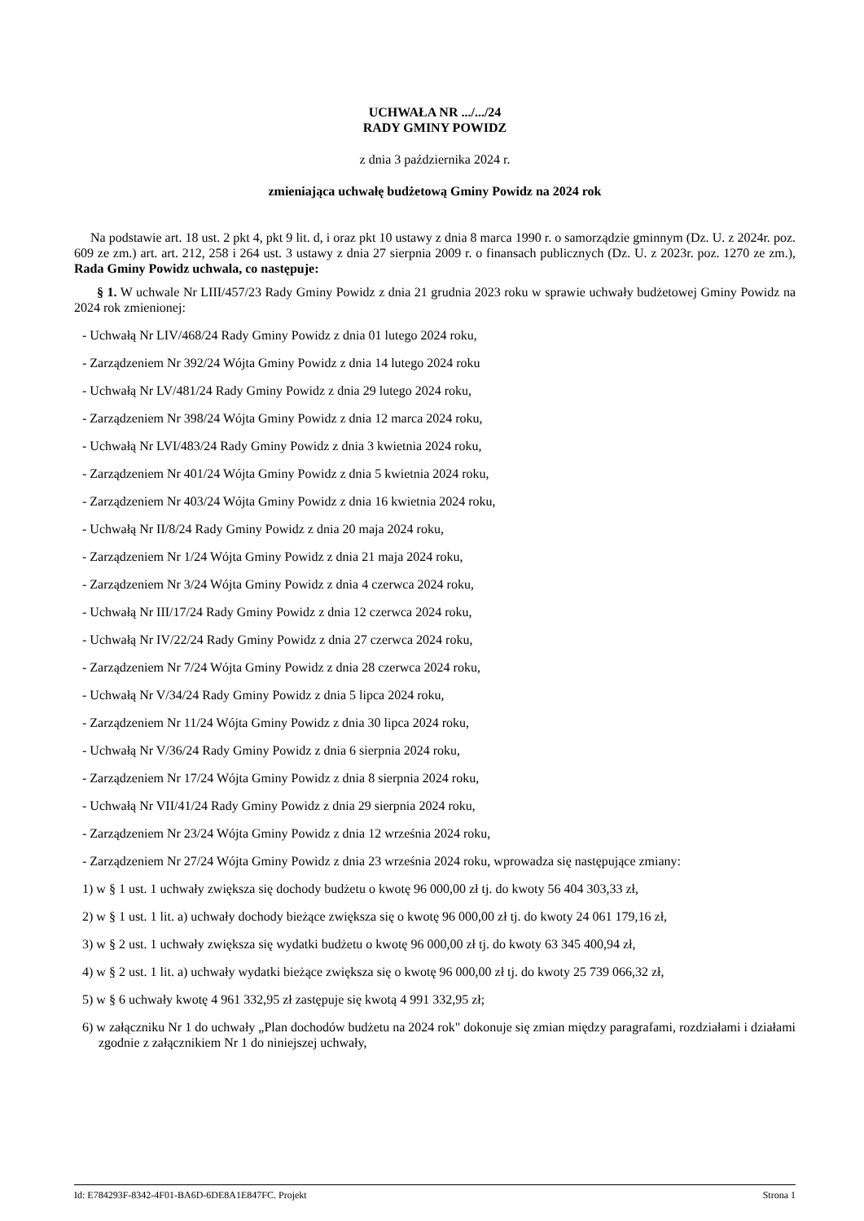UCHWAŁA NR .../.../24
RADY GMINY POWIDZ
z dnia 3 października 2024 r.
zmieniająca uchwałę budżetową Gminy Powidz na 2024 rok
Na podstawie art. 18 ust. 2 pkt 4, pkt 9 lit. d, i oraz pkt 10 ustawy z dnia 8 marca 1990 r. o samorządzie gminnym (Dz. U. z 2024r. poz. 609 ze zm.) art. art. 212, 258 i 264 ust. 3 ustawy z dnia 27 sierpnia 2009 r. o finansach publicznych (Dz. U. z 2023r. poz. 1270 ze zm.), Rada Gminy Powidz uchwala, co następuje:
§ 1. W uchwale Nr LIII/457/23 Rady Gminy Powidz z dnia 21 grudnia 2023 roku w sprawie uchwały budżetowej Gminy Powidz na 2024 rok zmienionej:
- Uchwałą Nr LIV/468/24 Rady Gminy Powidz z dnia 01 lutego 2024 roku,
- Zarządzeniem Nr 392/24 Wójta Gminy Powidz z dnia 14 lutego 2024 roku
- Uchwałą Nr LV/481/24 Rady Gminy Powidz z dnia 29 lutego 2024 roku,
- Zarządzeniem Nr 398/24 Wójta Gminy Powidz z dnia 12 marca 2024 roku,
- Uchwałą Nr LVI/483/24 Rady Gminy Powidz z dnia 3 kwietnia 2024 roku,
- Zarządzeniem Nr 401/24 Wójta Gminy Powidz z dnia 5 kwietnia 2024 roku,
- Zarządzeniem Nr 403/24 Wójta Gminy Powidz z dnia 16 kwietnia 2024 roku,
- Uchwałą Nr II/8/24 Rady Gminy Powidz z dnia 20 maja 2024 roku,
- Zarządzeniem Nr 1/24 Wójta Gminy Powidz z dnia 21 maja 2024 roku,
- Zarządzeniem Nr 3/24 Wójta Gminy Powidz z dnia 4 czerwca 2024 roku,
- Uchwałą Nr III/17/24 Rady Gminy Powidz z dnia 12 czerwca 2024 roku,
- Uchwałą Nr IV/22/24 Rady Gminy Powidz z dnia 27 czerwca 2024 roku,
- Zarządzeniem Nr 7/24 Wójta Gminy Powidz z dnia 28 czerwca 2024 roku,
- Uchwałą Nr V/34/24 Rady Gminy Powidz z dnia 5 lipca 2024 roku,
- Zarządzeniem Nr 11/24 Wójta Gminy Powidz z dnia 30 lipca 2024 roku,
- Uchwałą Nr V/36/24 Rady Gminy Powidz z dnia 6 sierpnia 2024 roku,
- Zarządzeniem Nr 17/24 Wójta Gminy Powidz z dnia 8 sierpnia 2024 roku,
- Uchwałą Nr VII/41/24 Rady Gminy Powidz z dnia 29 sierpnia 2024 roku,
- Zarządzeniem Nr 23/24 Wójta Gminy Powidz z dnia 12 września 2024 roku,
- Zarządzeniem Nr 27/24 Wójta Gminy Powidz z dnia 23 września 2024 roku, wprowadza się następujące zmiany:
1) w § 1 ust. 1 uchwały zwiększa się dochody budżetu o kwotę 96 000,00 zł tj. do kwoty 56 404 303,33 zł,
2) w § 1 ust. 1 lit. a) uchwały dochody bieżące zwiększa się o kwotę 96 000,00 zł tj. do kwoty 24 061 179,16 zł,
3) w § 2 ust. 1 uchwały zwiększa się wydatki budżetu o kwotę 96 000,00 zł tj. do kwoty 63 345 400,94 zł,
4) w § 2 ust. 1 lit. a) uchwały wydatki bieżące zwiększa się o kwotę 96 000,00 zł tj. do kwoty 25 739 066,32 zł,
5) w § 6 uchwały kwotę 4 961 332,95 zł zastępuje się kwotą 4 991 332,95 zł;
6) w załączniku Nr 1 do uchwały „Plan dochodów budżetu na 2024 rok" dokonuje się zmian między paragrafami, rozdziałami i działami zgodnie z załącznikiem Nr 1 do niniejszej uchwały,
Id: E784293F-8342-4F01-BA6D-6DE8A1E847FC. Projekt Strona 1